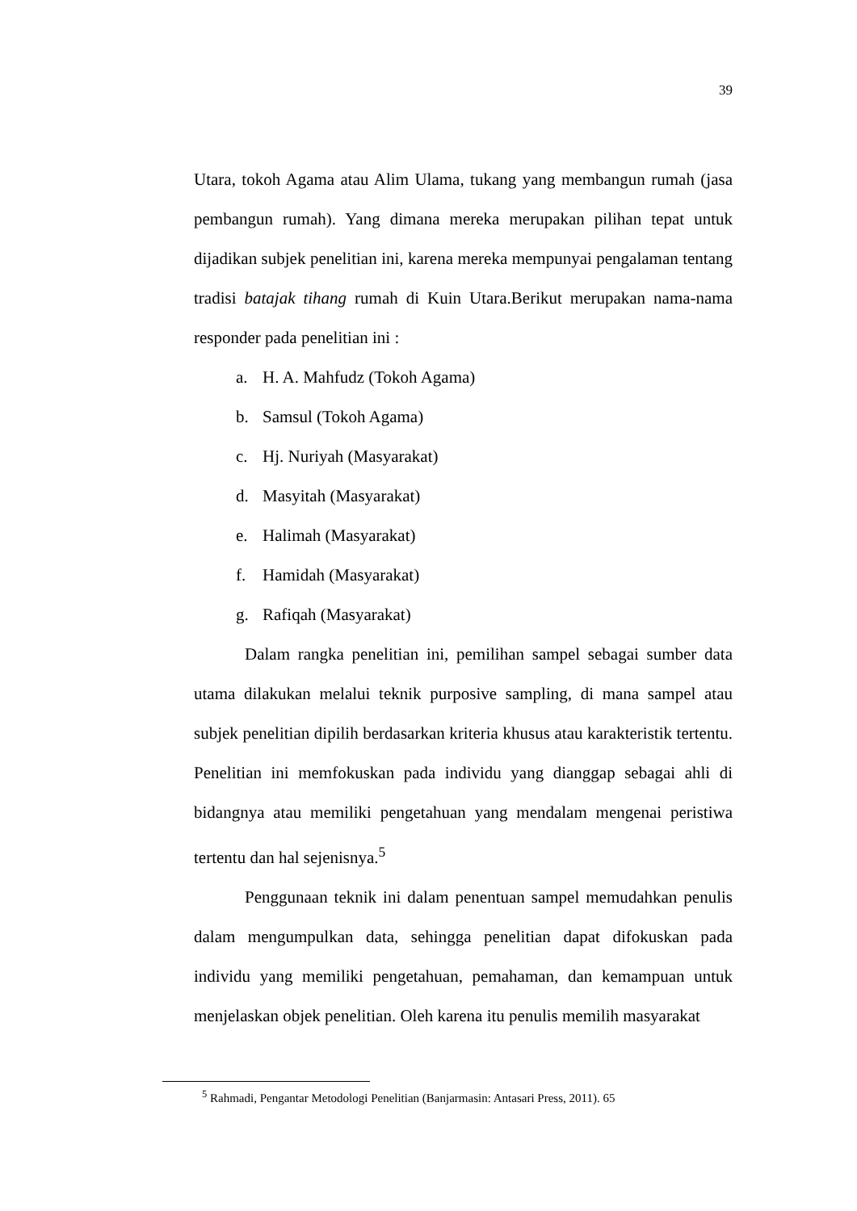39
Utara, tokoh Agama atau Alim Ulama, tukang yang membangun rumah (jasa pembangun rumah). Yang dimana mereka merupakan pilihan tepat untuk dijadikan subjek penelitian ini, karena mereka mempunyai pengalaman tentang tradisi batajak tihang rumah di Kuin Utara.Berikut merupakan nama-nama responder pada penelitian ini :
a. H. A. Mahfudz (Tokoh Agama)
b. Samsul (Tokoh Agama)
c. Hj. Nuriyah (Masyarakat)
d. Masyitah (Masyarakat)
e. Halimah (Masyarakat)
f. Hamidah (Masyarakat)
g. Rafiqah (Masyarakat)
Dalam rangka penelitian ini, pemilihan sampel sebagai sumber data utama dilakukan melalui teknik purposive sampling, di mana sampel atau subjek penelitian dipilih berdasarkan kriteria khusus atau karakteristik tertentu. Penelitian ini memfokuskan pada individu yang dianggap sebagai ahli di bidangnya atau memiliki pengetahuan yang mendalam mengenai peristiwa tertentu dan hal sejenisnya.<sup>5</sup>
Penggunaan teknik ini dalam penentuan sampel memudahkan penulis dalam mengumpulkan data, sehingga penelitian dapat difokuskan pada individu yang memiliki pengetahuan, pemahaman, dan kemampuan untuk menjelaskan objek penelitian. Oleh karena itu penulis memilih masyarakat
<sup>5</sup> Rahmadi, Pengantar Metodologi Penelitian (Banjarmasin: Antasari Press, 2011). 65